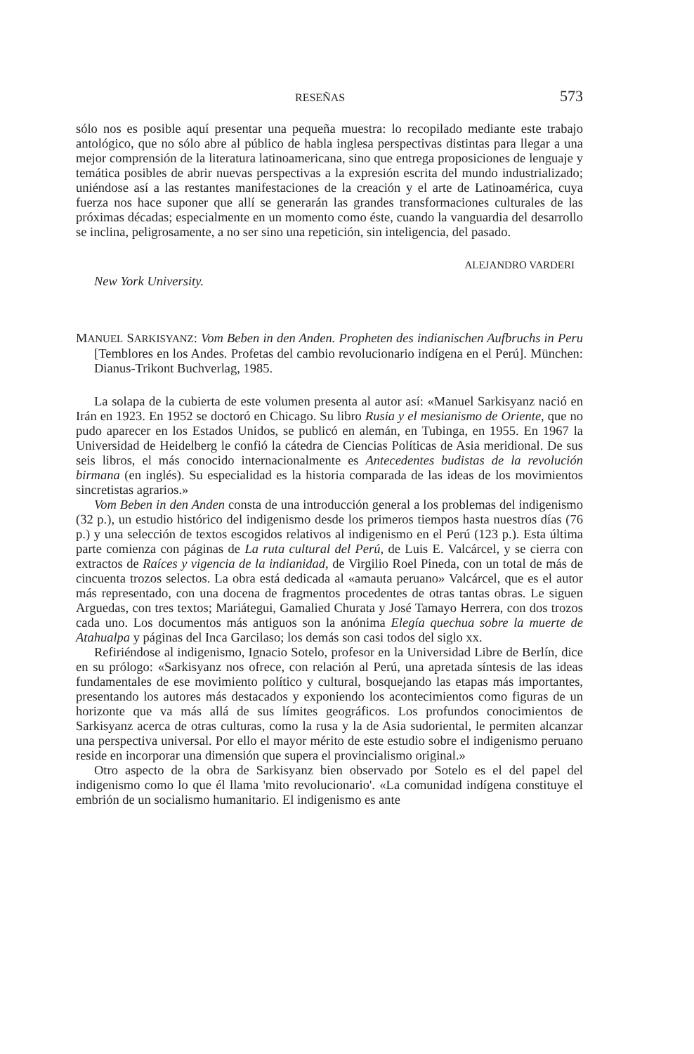RESEÑAS 573
sólo nos es posible aquí presentar una pequeña muestra: lo recopilado mediante este trabajo antológico, que no sólo abre al público de habla inglesa perspectivas distintas para llegar a una mejor comprensión de la literatura latinoamericana, sino que entrega proposiciones de lenguaje y temática posibles de abrir nuevas perspectivas a la expresión escrita del mundo industrializado; uniéndose así a las restantes manifestaciones de la creación y el arte de Latinoamérica, cuya fuerza nos hace suponer que allí se generarán las grandes transformaciones culturales de las próximas décadas; especialmente en un momento como éste, cuando la vanguardia del desarrollo se inclina, peligrosamente, a no ser sino una repetición, sin inteligencia, del pasado.
ALEJANDRO VARDERI
New York University.
MANUEL SARKISYANZ: Vom Beben in den Anden. Propheten des indianischen Aufbruchs in Peru [Temblores en los Andes. Profetas del cambio revolucionario indígena en el Perú]. München: Dianus-Trikont Buchverlag, 1985.
La solapa de la cubierta de este volumen presenta al autor así: «Manuel Sarkisyanz nació en Irán en 1923. En 1952 se doctoró en Chicago. Su libro Rusia y el mesianismo de Oriente, que no pudo aparecer en los Estados Unidos, se publicó en alemán, en Tubinga, en 1955. En 1967 la Universidad de Heidelberg le confió la cátedra de Ciencias Políticas de Asia meridional. De sus seis libros, el más conocido internacionalmente es Antecedentes budistas de la revolución birmana (en inglés). Su especialidad es la historia comparada de las ideas de los movimientos sincretistas agrarios.»
Vom Beben in den Anden consta de una introducción general a los problemas del indigenismo (32 p.), un estudio histórico del indigenismo desde los primeros tiempos hasta nuestros días (76 p.) y una selección de textos escogidos relativos al indigenismo en el Perú (123 p.). Esta última parte comienza con páginas de La ruta cultural del Perú, de Luis E. Valcárcel, y se cierra con extractos de Raíces y vigencia de la indianidad, de Virgilio Roel Pineda, con un total de más de cincuenta trozos selectos. La obra está dedicada al «amauta peruano» Valcárcel, que es el autor más representado, con una docena de fragmentos procedentes de otras tantas obras. Le siguen Arguedas, con tres textos; Mariátegui, Gamalied Churata y José Tamayo Herrera, con dos trozos cada uno. Los documentos más antiguos son la anónima Elegía quechua sobre la muerte de Atahualpa y páginas del Inca Garcilaso; los demás son casi todos del siglo xx.
Refiriéndose al indigenismo, Ignacio Sotelo, profesor en la Universidad Libre de Berlín, dice en su prólogo: «Sarkisyanz nos ofrece, con relación al Perú, una apretada síntesis de las ideas fundamentales de ese movimiento político y cultural, bosquejando las etapas más importantes, presentando los autores más destacados y exponiendo los acontecimientos como figuras de un horizonte que va más allá de sus límites geográficos. Los profundos conocimientos de Sarkisyanz acerca de otras culturas, como la rusa y la de Asia sudoriental, le permiten alcanzar una perspectiva universal. Por ello el mayor mérito de este estudio sobre el indigenismo peruano reside en incorporar una dimensión que supera el provincialismo original.»
Otro aspecto de la obra de Sarkisyanz bien observado por Sotelo es el del papel del indigenismo como lo que él llama 'mito revolucionario'. «La comunidad indígena constituye el embrión de un socialismo humanitario. El indigenismo es ante